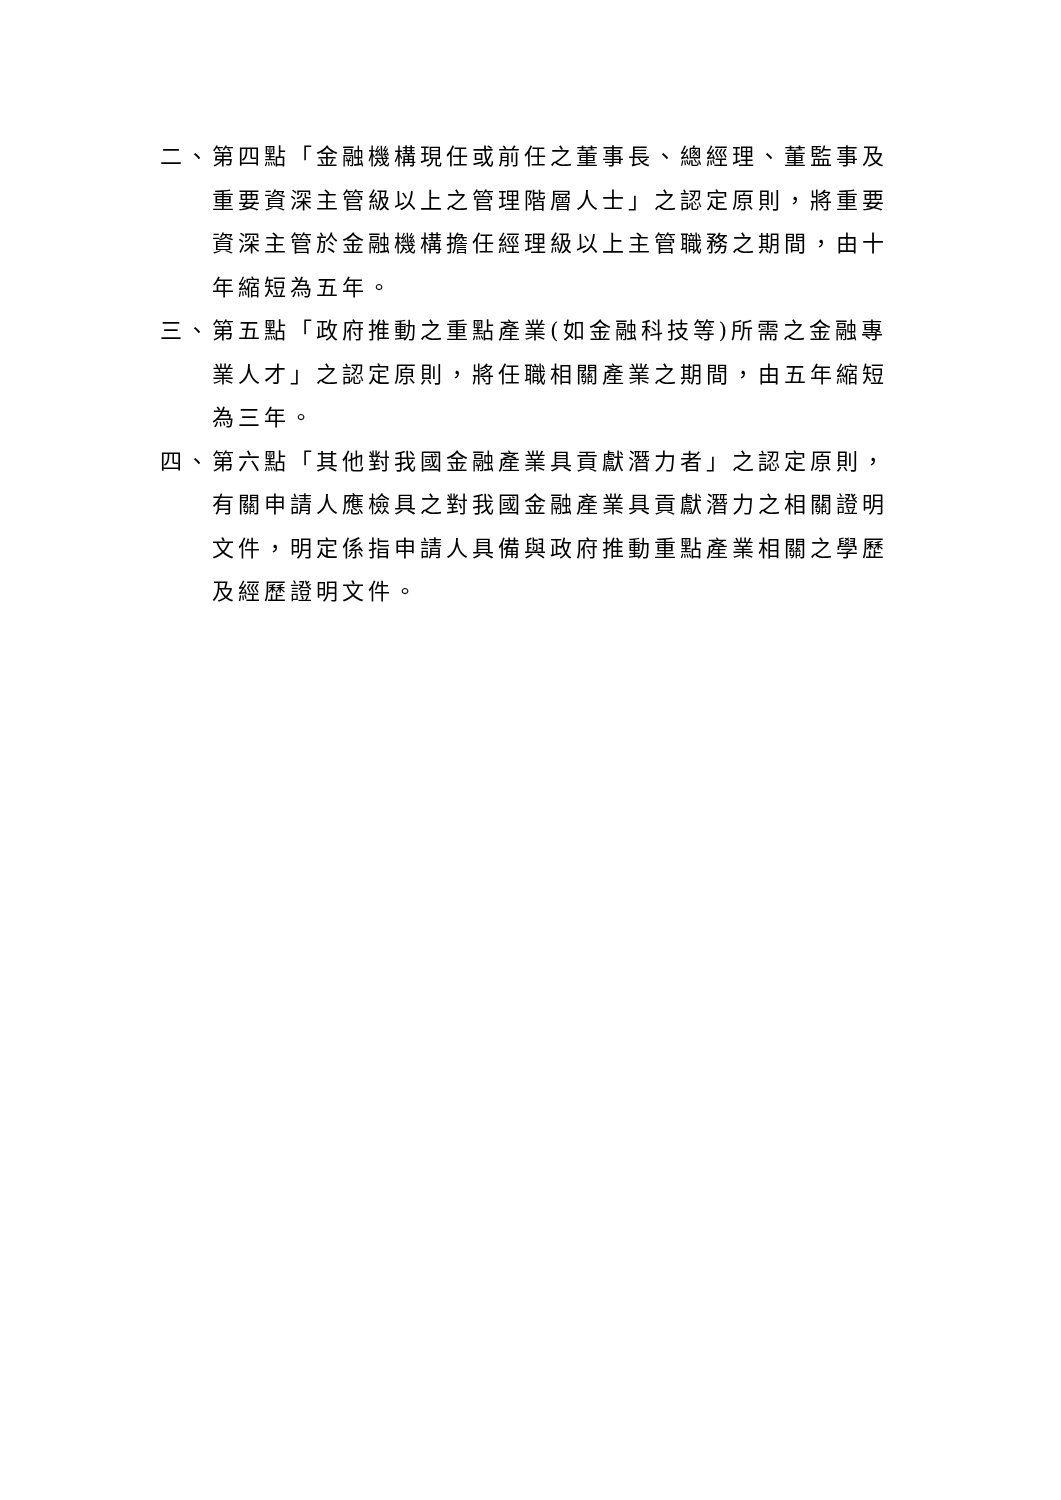二、 第四點「金融機構現任或前任之董事長、總經理、董監事及重要資深主管級以上之管理階層人士」之認定原則，將重要資深主管於金融機構擔任經理級以上主管職務之期間，由十年縮短為五年。
三、 第五點「政府推動之重點產業(如金融科技等)所需之金融專業人才」之認定原則，將任職相關產業之期間，由五年縮短為三年。
四、 第六點「其他對我國金融產業具貢獻潛力者」之認定原則，有關申請人應檢具之對我國金融產業具貢獻潛力之相關證明文件，明定係指申請人具備與政府推動重點產業相關之學歷及經歷證明文件。